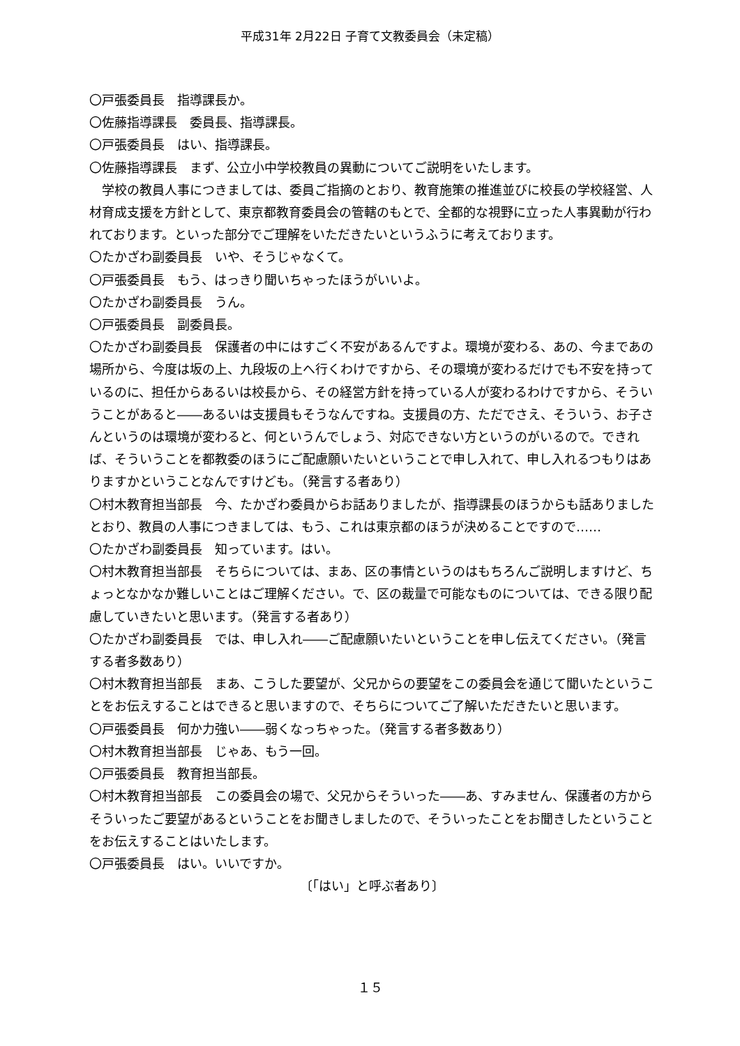平成31年 2月22日 子育て文教委員会（未定稿）
〇戸張委員長　指導課長か。
〇佐藤指導課長　委員長、指導課長。
〇戸張委員長　はい、指導課長。
〇佐藤指導課長　まず、公立小中学校教員の異動についてご説明をいたします。
　学校の教員人事につきましては、委員ご指摘のとおり、教育施策の推進並びに校長の学校経営、人材育成支援を方針として、東京都教育委員会の管轄のもとで、全都的な視野に立った人事異動が行われております。といった部分でご理解をいただきたいというふうに考えております。
〇たかざわ副委員長　いや、そうじゃなくて。
〇戸張委員長　もう、はっきり聞いちゃったほうがいいよ。
〇たかざわ副委員長　うん。
〇戸張委員長　副委員長。
〇たかざわ副委員長　保護者の中にはすごく不安があるんですよ。環境が変わる、あの、今まであの場所から、今度は坂の上、九段坂の上へ行くわけですから、その環境が変わるだけでも不安を持っているのに、担任からあるいは校長から、その経営方針を持っている人が変わるわけですから、そういうことがあると――あるいは支援員もそうなんですね。支援員の方、ただでさえ、そういう、お子さんというのは環境が変わると、何というんでしょう、対応できない方というのがいるので。できれば、そういうことを都教委のほうにご配慮願いたいということで申し入れて、申し入れるつもりはありますかということなんですけども。（発言する者あり）
〇村木教育担当部長　今、たかざわ委員からお話ありましたが、指導課長のほうからも話ありましたとおり、教員の人事につきましては、もう、これは東京都のほうが決めることですので……
〇たかざわ副委員長　知っています。はい。
〇村木教育担当部長　そちらについては、まあ、区の事情というのはもちろんご説明しますけど、ちょっとなかなか難しいことはご理解ください。で、区の裁量で可能なものについては、できる限り配慮していきたいと思います。（発言する者あり）
〇たかざわ副委員長　では、申し入れ――ご配慮願いたいということを申し伝えてください。（発言する者多数あり）
〇村木教育担当部長　まあ、こうした要望が、父兄からの要望をこの委員会を通じて聞いたということをお伝えすることはできると思いますので、そちらについてご了解いただきたいと思います。
〇戸張委員長　何か力強い――弱くなっちゃった。（発言する者多数あり）
〇村木教育担当部長　じゃあ、もう一回。
〇戸張委員長　教育担当部長。
〇村木教育担当部長　この委員会の場で、父兄からそういった――あ、すみません、保護者の方からそういったご要望があるということをお聞きしましたので、そういったことをお聞きしたということをお伝えすることはいたします。
〇戸張委員長　はい。いいですか。
〔「はい」と呼ぶ者あり〕
１５